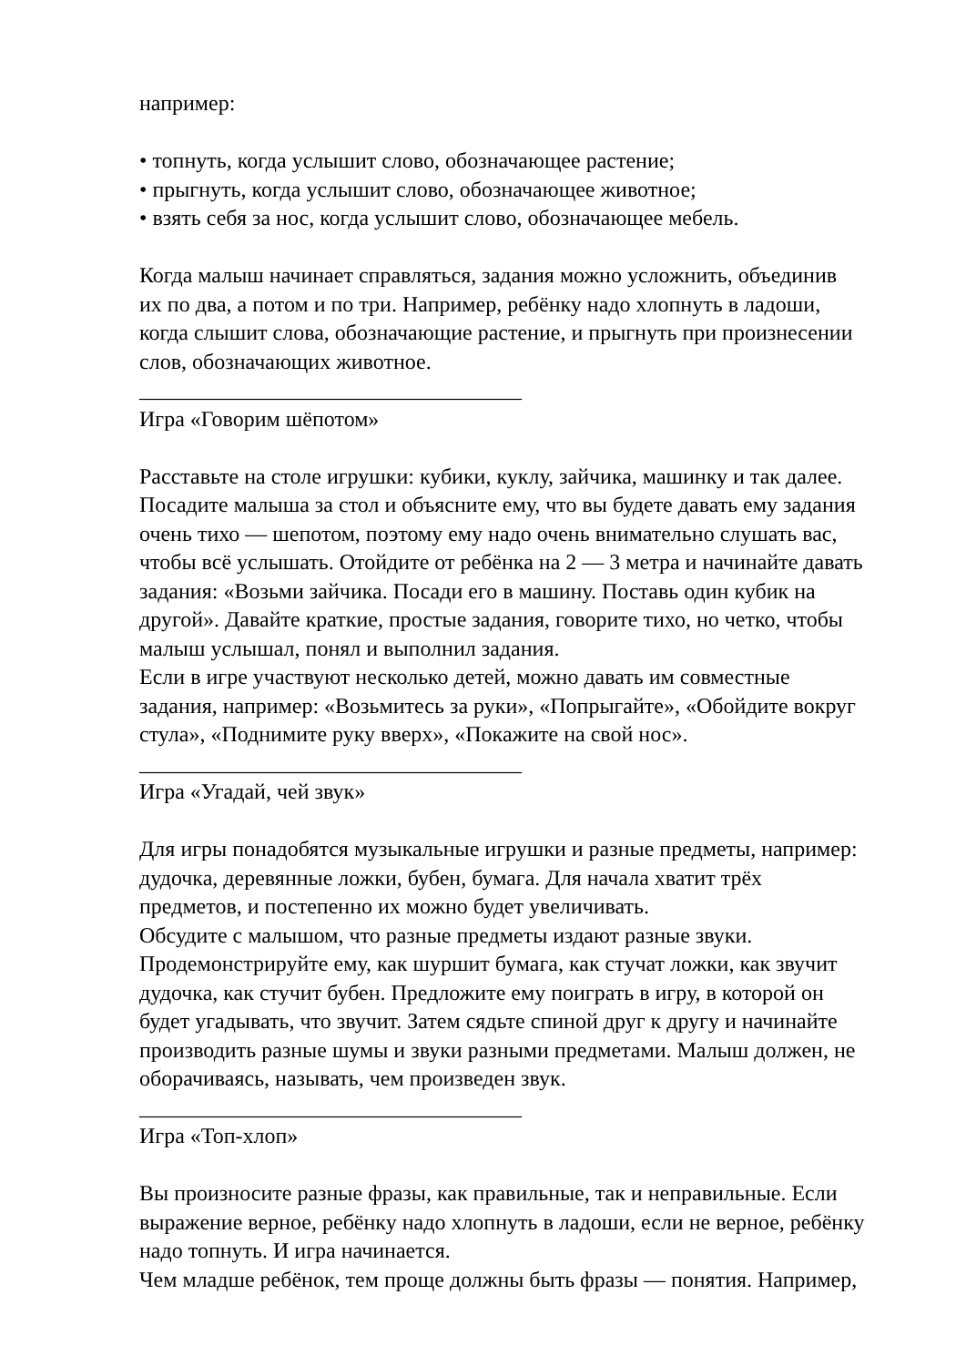например:
• топнуть, когда услышит слово, обозначающее растение;
• прыгнуть, когда услышит слово, обозначающее животное;
• взять себя за нос, когда услышит слово, обозначающее мебель.
Когда малыш начинает справляться, задания можно усложнить, объединив
их по два, а потом и по три. Например, ребёнку надо хлопнуть в ладоши,
когда слышит слова, обозначающие растение, и прыгнуть при произнесении
слов, обозначающих животное.
___________________________________
Игра «Говорим шёпотом»
Расставьте на столе игрушки: кубики, куклу, зайчика, машинку и так далее.
Посадите малыша за стол и объясните ему, что вы будете давать ему задания
очень тихо — шепотом, поэтому ему надо очень внимательно слушать вас,
чтобы всё услышать. Отойдите от ребёнка на 2 — 3 метра и начинайте давать
задания: «Возьми зайчика. Посади его в машину. Поставь один кубик на
другой». Давайте краткие, простые задания, говорите тихо, но четко, чтобы
малыш услышал, понял и выполнил задания.
Если в игре участвуют несколько детей, можно давать им совместные
задания, например: «Возьмитесь за руки», «Попрыгайте», «Обойдите вокруг
стула», «Поднимите руку вверх», «Покажите на свой нос».
___________________________________
Игра «Угадай, чей звук»
Для игры понадобятся музыкальные игрушки и разные предметы, например:
дудочка, деревянные ложки, бубен, бумага. Для начала хватит трёх
предметов, и постепенно их можно будет увеличивать.
Обсудите с малышом, что разные предметы издают разные звуки.
Продемонстрируйте ему, как шуршит бумага, как стучат ложки, как звучит
дудочка, как стучит бубен. Предложите ему поиграть в игру, в которой он
будет угадывать, что звучит. Затем сядьте спиной друг к другу и начинайте
производить разные шумы и звуки разными предметами. Малыш должен, не
оборачиваясь, называть, чем произведен звук.
___________________________________
Игра «Топ-хлоп»
Вы произносите разные фразы, как правильные, так и неправильные. Если
выражение верное, ребёнку надо хлопнуть в ладоши, если не верное, ребёнку
надо топнуть. И игра начинается.
Чем младше ребёнок, тем проще должны быть фразы — понятия. Например,